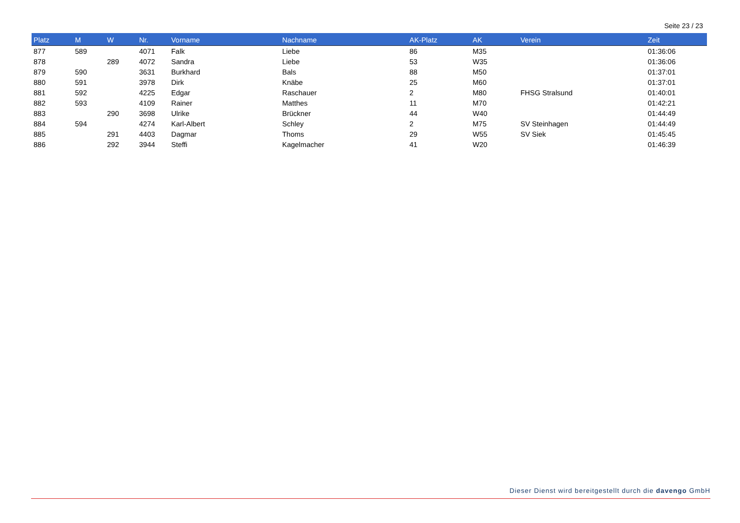Seite 23 / 23
| Platz | M | W | Nr. | Vorname | Nachname | AK-Platz | AK | Verein | Zeit |
| --- | --- | --- | --- | --- | --- | --- | --- | --- | --- |
| 877 | 589 | | 4071 | Falk | Liebe | 86 | M35 | | 01:36:06 |
| 878 | | 289 | 4072 | Sandra | Liebe | 53 | W35 | | 01:36:06 |
| 879 | 590 | | 3631 | Burkhard | Bals | 88 | M50 | | 01:37:01 |
| 880 | 591 | | 3978 | Dirk | Knäbe | 25 | M60 | | 01:37:01 |
| 881 | 592 | | 4225 | Edgar | Raschauer | 2 | M80 | FHSG Stralsund | 01:40:01 |
| 882 | 593 | | 4109 | Rainer | Matthes | 11 | M70 | | 01:42:21 |
| 883 | | 290 | 3698 | Ulrike | Brückner | 44 | W40 | | 01:44:49 |
| 884 | 594 | | 4274 | Karl-Albert | Schley | 2 | M75 | SV Steinhagen | 01:44:49 |
| 885 | | 291 | 4403 | Dagmar | Thoms | 29 | W55 | SV Siek | 01:45:45 |
| 886 | | 292 | 3944 | Steffi | Kagelmacher | 41 | W20 | | 01:46:39 |
Dieser Dienst wird bereitgestellt durch die davengo GmbH